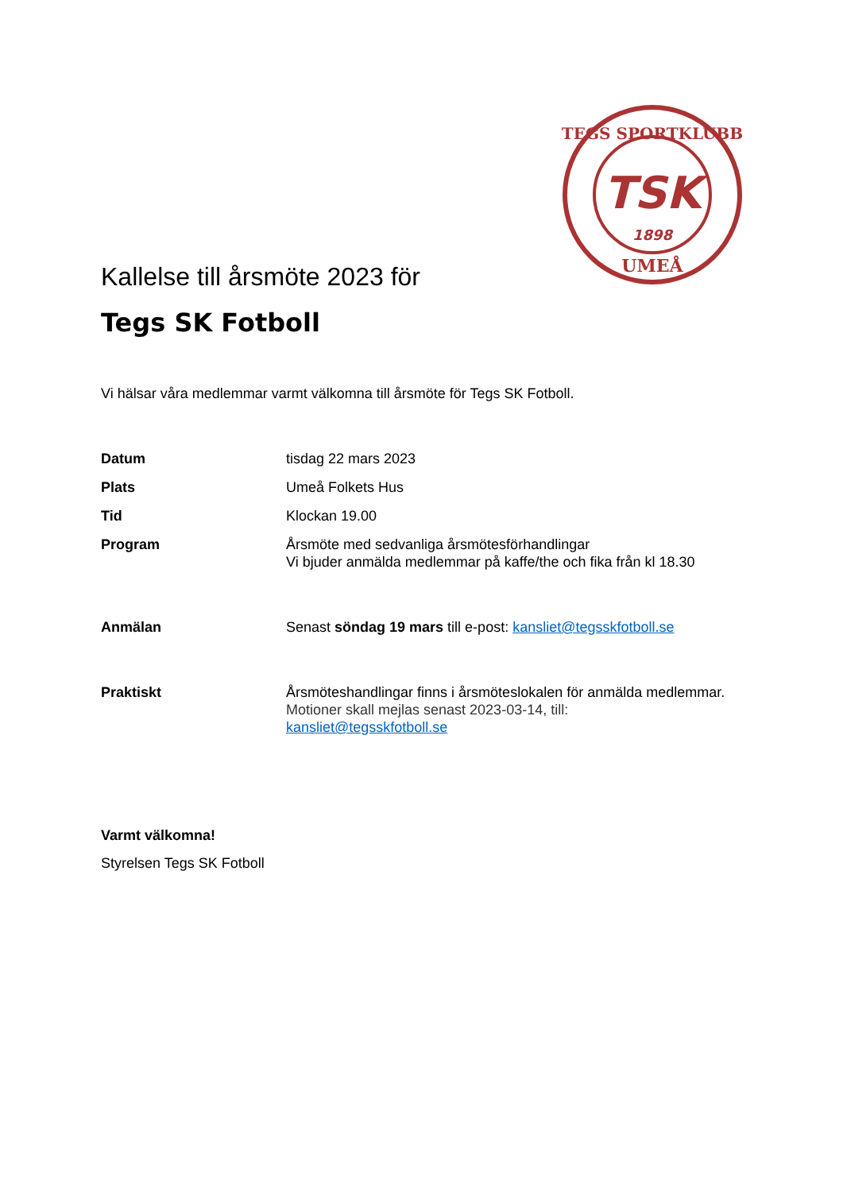TSK
1898
TEGS SPORTKLUBB
UMEÅ
Kallelse till årsmöte 2023 för
Tegs SK Fotboll
Vi hälsar våra medlemmar varmt välkomna till årsmöte för Tegs SK Fotboll.
Datum tisdag 22 mars 2023
Plats Umeå Folkets Hus
Tid Klockan 19.00
Program Årsmöte med sedvanliga årsmötesförhandlingar
Vi bjuder anmälda medlemmar på kaffe/the och fika från kl 18.30
Anmälan Senast söndag 19 mars till e-post: kansliet@tegsskfotboll.se
Praktiskt Årsmöteshandlingar finns i årsmöteslokalen för anmälda medlemmar.
Motioner skall mejlas senast 2023-03-14, till:
kansliet@tegsskfotboll.se
Varmt välkomna!
Styrelsen Tegs SK Fotboll